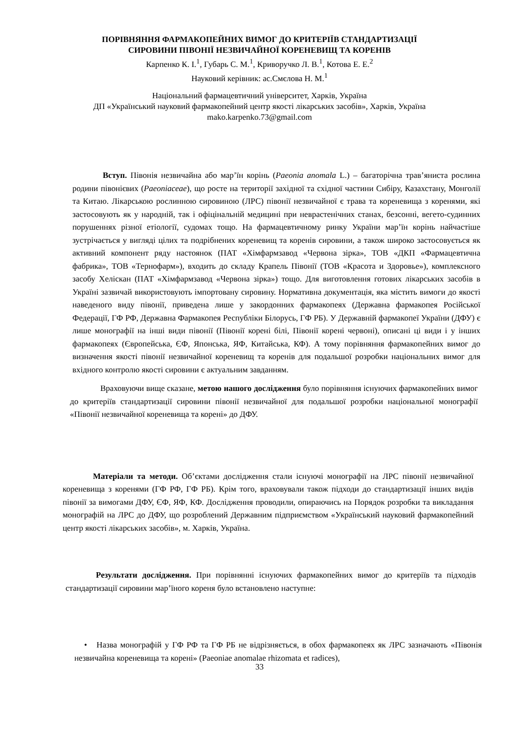ПОРІВНЯННЯ ФАРМАКОПЕЙНИХ ВИМОГ ДО КРИТЕРІЇВ СТАНДАРТИЗАЦІЇ
СИРОВИНИ ПІВОНІЇ НЕЗВИЧАЙНОЇ КОРЕНЕВИЩ ТА КОРЕНІВ
Карпенко К. І.<sup>1</sup>, Губарь С. М.<sup>1</sup>, Криворучко Л. В.<sup>1</sup>, Котова Е. Е.<sup>2</sup>
Науковий керівник: ас.Смєлова Н. М.<sup>1</sup>
Національний фармацевтичний університет, Харків, Україна
ДП «Український науковий фармакопейний центр якості лікарських засобів», Харків, Україна
mako.karpenko.73@gmail.com
Вступ. Півонія незвичайна або мар’їн корінь (Paeonia anomala L.) – багаторічна трав’яниста рослина родини півонієвих (Paeoniaceae), що росте на території західної та східної частини Сибіру, Казахстану, Монголії та Китаю. Лікарською рослинною сировиною (ЛРС) півонії незвичайної є трава та кореневища з коренями, які застосовують як у народній, так і офіцінальній медицині при неврастенічних станах, безсонні, вегето-судинних порушеннях різної етіології, судомах тощо. На фармацевтичному ринку України мар’їн корінь найчастіше зустрічається у вигляді цілих та подрібнених кореневищ та коренів сировини, а також широко застосовується як активний компонент ряду настоянок (ПАТ «Хімфармзавод «Червона зірка», ТОВ «ДКП «Фармацевтична фабрика», ТОВ «Тернофарм»), входить до складу Крапель Півонії (ТОВ «Красота и Здоровье»), комплексного засобу Хеліскан (ПАТ «Хімфармзавод «Червона зірка») тощо. Для виготовлення готових лікарських засобів в Україні зазвичай використовують імпортовану сировину. Нормативна документація, яка містить вимоги до якості наведеного виду півонії, приведена лише у закордонних фармакопеях (Державна фармакопея Російської Федерації, ГФ РФ, Державна Фармакопея Республіки Білорусь, ГФ РБ). У Державній фармакопеї України (ДФУ) є лише монографії на інші види півонії (Півонії корені білі, Півонії корені червоні), описані ці види і у інших фармакопеях (Європейська, ЄФ, Японська, ЯФ, Китайська, КФ). А тому порівняння фармакопейних вимог до визначення якості півонії незвичайної кореневищ та коренів для подальшої розробки національних вимог для вхідного контролю якості сировини є актуальним завданням.
Враховуючи вище сказане, метою нашого дослідження було порівняння існуючих фармакопейних вимог до критеріїв стандартизації сировини півонії незвичайної для подальшої розробки національної монографії «Півонії незвичайної кореневища та корені» до ДФУ.
Матеріали та методи. Об’єктами дослідження стали існуючі монографії на ЛРС півонії незвичайної кореневища з коренями (ГФ РФ, ГФ РБ). Крім того, враховували також підходи до стандартизації інших видів півонії за вимогами ДФУ, ЄФ, ЯФ, КФ. Дослідження проводили, опираючись на Порядок розробки та викладання монографій на ЛРС до ДФУ, що розроблений Державним підприємством «Український науковий фармакопейний центр якості лікарських засобів», м. Харків, Україна.
Результати дослідження. При порівнянні існуючих фармакопейних вимог до критеріїв та підходів стандартизації сировини мар’їного кореня було встановлено наступне:
• Назва монографій у ГФ РФ та ГФ РБ не відрізняється, в обох фармакопеях як ЛРС зазначають «Півонія незвичайна кореневища та корені» (Paeoniae anomalae rhizomata et radices),
33